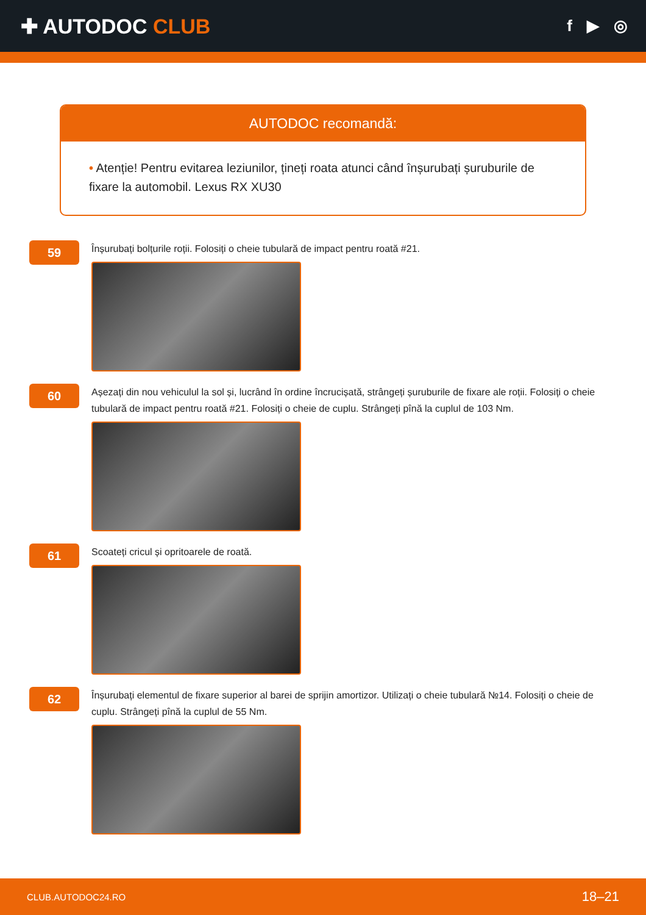✚ AUTODOC CLUB
f ▶ ◎
AUTODOC recomandă:
• Atenție! Pentru evitarea leziunilor, țineți roata atunci când înșurubați șuruburile de fixare la automobil. Lexus RX XU30
59
Înșurubați bolțurile roții. Folosiți o cheie tubulară de impact pentru roată #21.
60
Așezați din nou vehiculul la sol și, lucrând în ordine încrucișată, strângeți șuruburile de fixare ale roții. Folosiți o cheie tubulară de impact pentru roată #21. Folosiți o cheie de cuplu. Strângeți pînă la cuplul de 103 Nm.
61
Scoateți cricul și opritoarele de roată.
62
Înșurubați elementul de fixare superior al barei de sprijin amortizor. Utilizați o cheie tubulară №14. Folosiți o cheie de cuplu. Strângeți pînă la cuplul de 55 Nm.
CLUB.AUTODOC24.RO 18–21